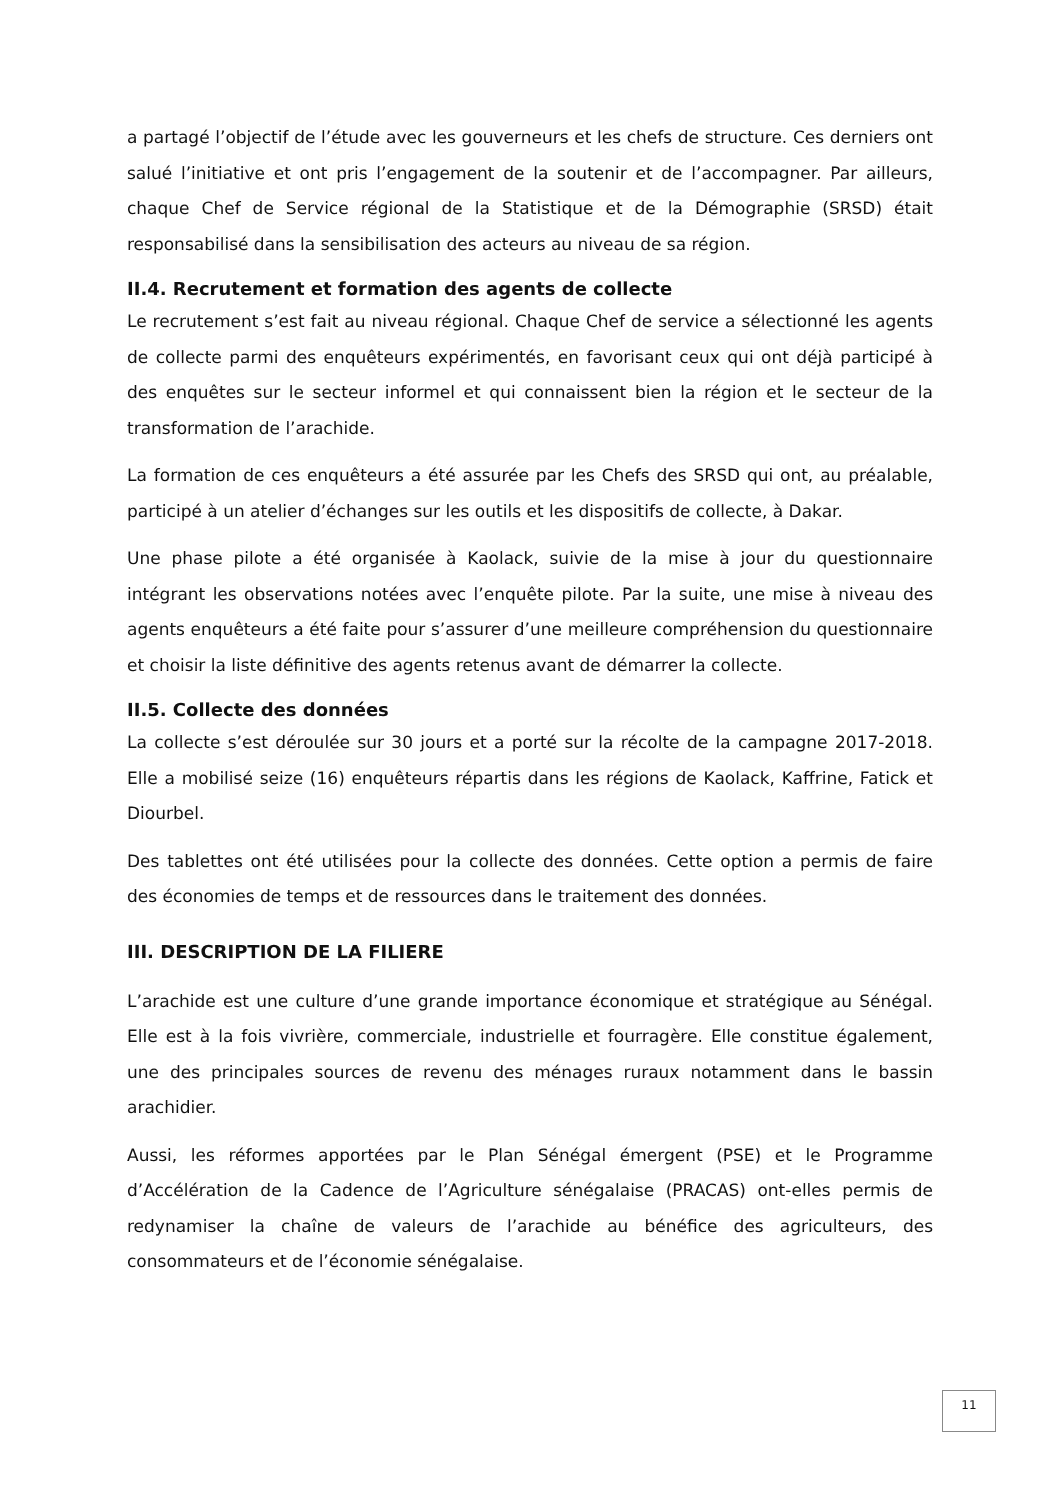a partagé l’objectif de l’étude avec les gouverneurs et les chefs de structure. Ces derniers ont salué l’initiative et ont pris l’engagement de la soutenir et de l’accompagner. Par ailleurs, chaque Chef de Service régional de la Statistique et de la Démographie (SRSD) était responsabilisé dans la sensibilisation des acteurs au niveau de sa région.
II.4. Recrutement et formation des agents de collecte
Le recrutement s’est fait au niveau régional. Chaque Chef de service a sélectionné les agents de collecte parmi des enquêteurs expérimentés, en favorisant ceux qui ont déjà participé à des enquêtes sur le secteur informel et qui connaissent bien la région et le secteur de la transformation de l’arachide.
La formation de ces enquêteurs a été assurée par les Chefs des SRSD qui ont, au préalable, participé à un atelier d’échanges sur les outils et les dispositifs de collecte, à Dakar.
Une phase pilote a été organisée à Kaolack, suivie de la mise à jour du questionnaire intégrant les observations notées avec l’enquête pilote. Par la suite, une mise à niveau des agents enquêteurs a été faite pour s’assurer d’une meilleure compréhension du questionnaire et choisir la liste définitive des agents retenus avant de démarrer la collecte.
II.5. Collecte des données
La collecte s’est déroulée sur 30 jours et a porté sur la récolte de la campagne 2017-2018. Elle a mobilisé seize (16) enquêteurs répartis dans les régions de Kaolack, Kaffrine, Fatick et Diourbel.
Des tablettes ont été utilisées pour la collecte des données. Cette option a permis de faire des économies de temps et de ressources dans le traitement des données.
III. DESCRIPTION DE LA FILIERE
L’arachide est une culture d’une grande importance économique et stratégique au Sénégal. Elle est à la fois vivrière, commerciale, industrielle et fourragère. Elle constitue également, une des principales sources de revenu des ménages ruraux notamment dans le bassin arachidier.
Aussi, les réformes apportées par le Plan Sénégal émergent (PSE) et le Programme d’Accélération de la Cadence de l’Agriculture sénégalaise (PRACAS) ont-elles permis de redynamiser la chaîne de valeurs de l’arachide au bénéfice des agriculteurs, des consommateurs et de l’économie sénégalaise.
11